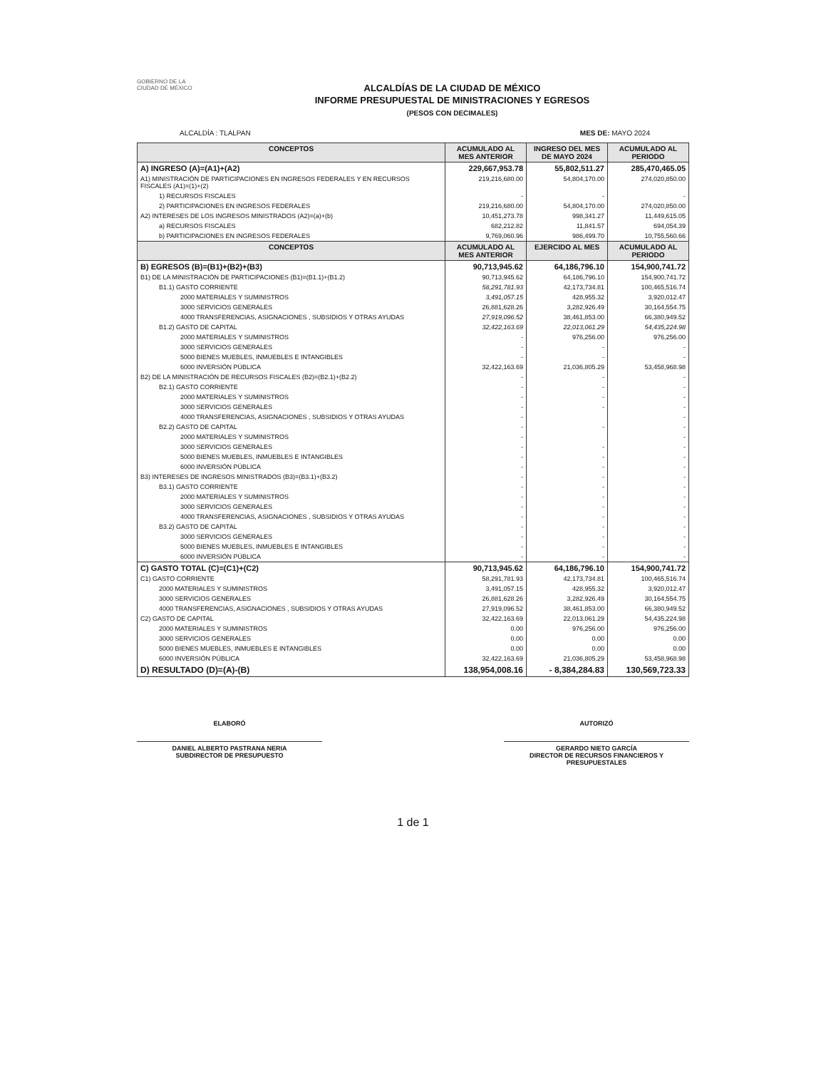GOBIERNO DE LA
CIUDAD DE MÉXICO
ALCALDÍAS DE LA CIUDAD DE MÉXICO
INFORME PRESUPUESTAL DE MINISTRACIONES Y EGRESOS
(PESOS CON DECIMALES)
ALCALDÍA : TLALPAN MES DE: MAYO 2024
| CONCEPTOS | ACUMULADO AL MES ANTERIOR | INGRESO DEL MES DE MAYO 2024 | ACUMULADO AL PERIODO |
| --- | --- | --- | --- |
| A) INGRESO (A)=(A1)+(A2) | 229,667,953.78 | 55,802,511.27 | 285,470,465.05 |
| A1) MINISTRACIÓN DE PARTICIPACIONES EN INGRESOS FEDERALES Y EN RECURSOS FISCALES (A1)=(1)+(2) | 219,216,680.00 | 54,804,170.00 | 274,020,850.00 |
| 1) RECURSOS FISCALES | - | - | - |
| 2) PARTICIPACIONES EN INGRESOS FEDERALES | 219,216,680.00 | 54,804,170.00 | 274,020,850.00 |
| A2) INTERESES DE LOS INGRESOS MINISTRADOS (A2)=(a)+(b) | 10,451,273.78 | 998,341.27 | 11,449,615.05 |
| a) RECURSOS FISCALES | 682,212.82 | 11,841.57 | 694,054.39 |
| b) PARTICIPACIONES EN INGRESOS FEDERALES | 9,769,060.96 | 986,499.70 | 10,755,560.66 |
| CONCEPTOS | ACUMULADO AL MES ANTERIOR | EJERCIDO AL MES | ACUMULADO AL PERIODO |
| B) EGRESOS (B)=(B1)+(B2)+(B3) | 90,713,945.62 | 64,186,796.10 | 154,900,741.72 |
| B1) DE LA MINISTRACIÓN DE PARTICIPACIONES (B1)=(B1.1)+(B1.2) | 90,713,945.62 | 64,186,796.10 | 154,900,741.72 |
| B1.1) GASTO CORRIENTE | 58,291,781.93 | 42,173,734.81 | 100,465,516.74 |
| 2000 MATERIALES Y SUMINISTROS | 3,491,057.15 | 428,955.32 | 3,920,012.47 |
| 3000 SERVICIOS GENERALES | 26,881,628.26 | 3,282,926.49 | 30,164,554.75 |
| 4000 TRANSFERENCIAS, ASIGNACIONES , SUBSIDIOS Y OTRAS AYUDAS | 27,919,096.52 | 38,461,853.00 | 66,380,949.52 |
| B1.2) GASTO DE CAPITAL | 32,422,163.69 | 22,013,061.29 | 54,435,224.98 |
| 2000 MATERIALES Y SUMINISTROS | - | 976,256.00 | 976,256.00 |
| 3000 SERVICIOS GENERALES | - | - | - |
| 5000 BIENES MUEBLES, INMUEBLES E INTANGIBLES | - | - | - |
| 6000 INVERSIÓN PÚBLICA | 32,422,163.69 | 21,036,805.29 | 53,458,968.98 |
| B2) DE LA MINISTRACIÓN DE RECURSOS FISCALES (B2)=(B2.1)+(B2.2) | - | - | - |
| B2.1) GASTO CORRIENTE | - | - | - |
| 2000 MATERIALES Y SUMINISTROS | - | - | - |
| 3000 SERVICIOS GENERALES | - | - | - |
| 4000 TRANSFERENCIAS, ASIGNACIONES , SUBSIDIOS Y OTRAS AYUDAS | - | | - |
| B2.2) GASTO DE CAPITAL | - | - | - |
| 2000 MATERIALES Y SUMINISTROS | - | | - |
| 3000 SERVICIOS GENERALES | - | - | - |
| 5000 BIENES MUEBLES, INMUEBLES E INTANGIBLES | - | - | - |
| 6000 INVERSIÓN PÚBLICA | - | - | - |
| B3) INTERESES DE INGRESOS MINISTRADOS (B3)=(B3.1)+(B3.2) | - | - | - |
| B3.1) GASTO CORRIENTE | - | - | - |
| 2000 MATERIALES Y SUMINISTROS | - | - | - |
| 3000 SERVICIOS GENERALES | - | - | - |
| 4000 TRANSFERENCIAS, ASIGNACIONES , SUBSIDIOS Y OTRAS AYUDAS | - | - | - |
| B3.2) GASTO DE CAPITAL | - | - | - |
| 3000 SERVICIOS GENERALES | - | - | - |
| 5000 BIENES MUEBLES, INMUEBLES E INTANGIBLES | - | - | - |
| 6000 INVERSIÓN PÚBLICA | - | - | - |
| C) GASTO TOTAL (C)=(C1)+(C2) | 90,713,945.62 | 64,186,796.10 | 154,900,741.72 |
| C1) GASTO CORRIENTE | 58,291,781.93 | 42,173,734.81 | 100,465,516.74 |
| 2000 MATERIALES Y SUMINISTROS | 3,491,057.15 | 428,955.32 | 3,920,012.47 |
| 3000 SERVICIOS GENERALES | 26,881,628.26 | 3,282,926.49 | 30,164,554.75 |
| 4000 TRANSFERENCIAS, ASIGNACIONES , SUBSIDIOS Y OTRAS AYUDAS | 27,919,096.52 | 38,461,853.00 | 66,380,949.52 |
| C2) GASTO DE CAPITAL | 32,422,163.69 | 22,013,061.29 | 54,435,224.98 |
| 2000 MATERIALES Y SUMINISTROS | 0.00 | 976,256.00 | 976,256.00 |
| 3000 SERVICIOS GENERALES | 0.00 | 0.00 | 0.00 |
| 5000 BIENES MUEBLES, INMUEBLES E INTANGIBLES | 0.00 | 0.00 | 0.00 |
| 6000 INVERSIÓN PÚBLICA | 32,422,163.69 | 21,036,805.29 | 53,458,968.98 |
| D) RESULTADO (D)=(A)-(B) | 138,954,008.16 | - 8,384,284.83 | 130,569,723.33 |
ELABORÓ
DANIEL ALBERTO PASTRANA NERIA
SUBDIRECTOR DE PRESUPUESTO
AUTORIZÓ
GERARDO NIETO GARCÍA
DIRECTOR DE RECURSOS FINANCIEROS Y PRESUPUESTALES
1 de 1